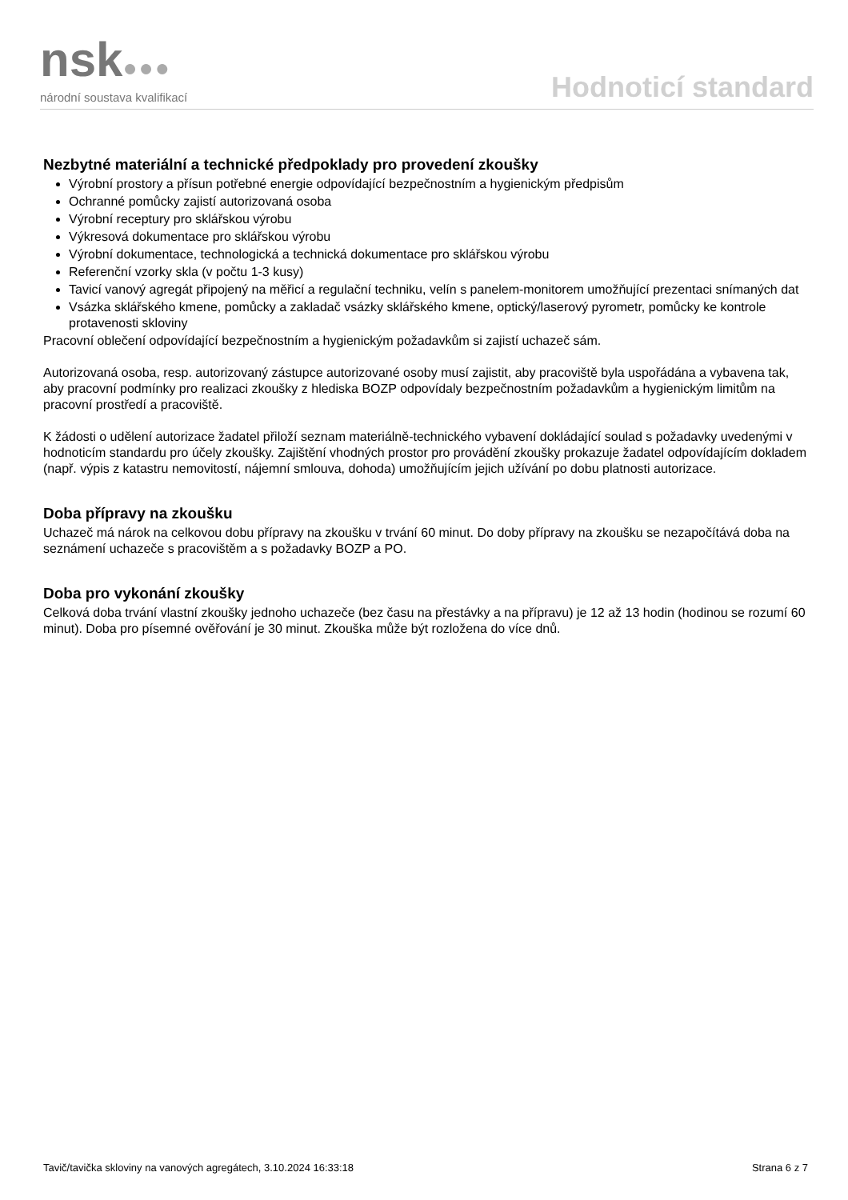nsk●●●
národní soustava kvalifikací
Hodnoticí standard
Nezbytné materiální a technické předpoklady pro provedení zkoušky
Výrobní prostory a přísun potřebné energie odpovídající bezpečnostním a hygienickým předpisům
Ochranné pomůcky zajistí autorizovaná osoba
Výrobní receptury pro sklářskou výrobu
Výkresová dokumentace pro sklářskou výrobu
Výrobní dokumentace, technologická a technická dokumentace pro sklářskou výrobu
Referenční vzorky skla (v počtu 1-3 kusy)
Tavicí vanový agregát připojený na měřicí a regulační techniku, velín s panelem-monitorem umožňující prezentaci snímaných dat
Vsázka sklářského kmene, pomůcky a zakladač vsázky sklářského kmene, optický/laserový pyrometr, pomůcky ke kontrole protavenosti skloviny
Pracovní oblečení odpovídající bezpečnostním a hygienickým požadavkům si zajistí uchazeč sám.
Autorizovaná osoba, resp. autorizovaný zástupce autorizované osoby musí zajistit, aby pracoviště byla uspořádána a vybavena tak, aby pracovní podmínky pro realizaci zkoušky z hlediska BOZP odpovídaly bezpečnostním požadavkům a hygienickým limitům na pracovní prostředí a pracoviště.
K žádosti o udělení autorizace žadatel přiloží seznam materiálně-technického vybavení dokládající soulad s požadavky uvedenými v hodnoticím standardu pro účely zkoušky. Zajištění vhodných prostor pro provádění zkoušky prokazuje žadatel odpovídajícím dokladem (např. výpis z katastru nemovitostí, nájemní smlouva, dohoda) umožňujícím jejich užívání po dobu platnosti autorizace.
Doba přípravy na zkoušku
Uchazeč má nárok na celkovou dobu přípravy na zkoušku v trvání 60 minut. Do doby přípravy na zkoušku se nezapočítává doba na seznámení uchazeče s pracovištěm a s požadavky BOZP a PO.
Doba pro vykonání zkoušky
Celková doba trvání vlastní zkoušky jednoho uchazeče (bez času na přestávky a na přípravu) je 12 až 13 hodin (hodinou se rozumí 60 minut). Doba pro písemné ověřování je 30 minut. Zkouška může být rozložena do více dnů.
Tavič/tavička skloviny na vanových agregátech, 3.10.2024 16:33:18 Strana 6 z 7